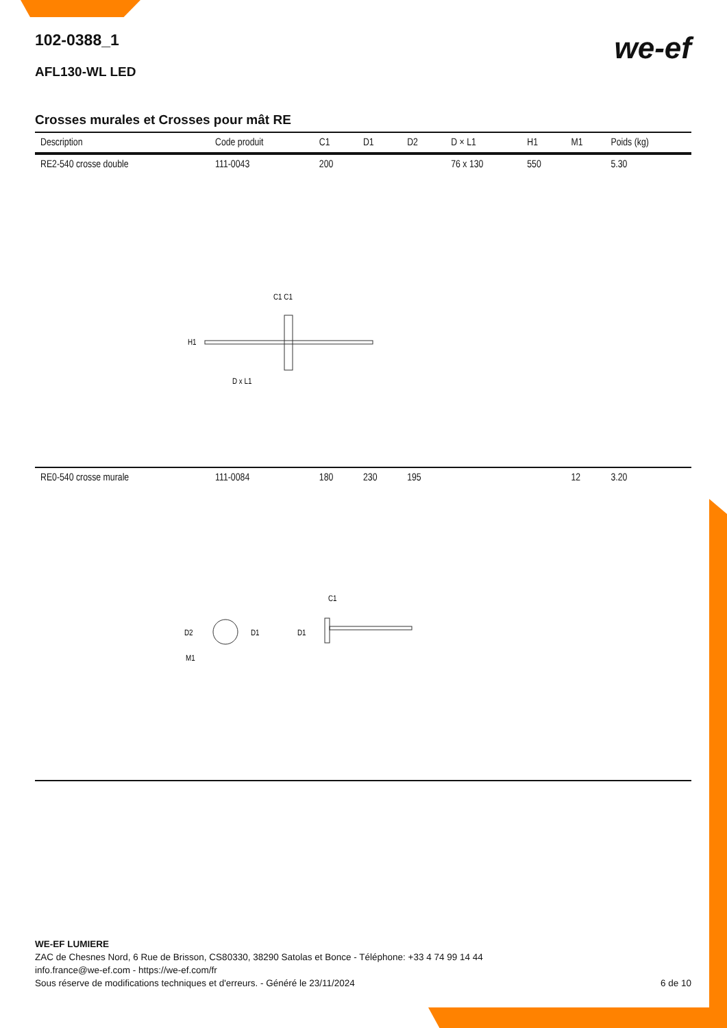we-ef
102-0388_1
AFL130-WL LED
Crosses murales et Crosses pour mât RE
| Description | Code produit | C1 | D1 | D2 | D × L1 | H1 | M1 | Poids (kg) |
| --- | --- | --- | --- | --- | --- | --- | --- | --- |
| RE2-540 crosse double | 111-0043 | 200 | | | 76 x 130 | 550 | | 5.30 |
| C1 C1 H1 D x L1 | | | | | | | | |
| RE0-540 crosse murale | 111-0084 | 180 | 230 | 195 | | | 12 | 3.20 |
| D2 D1 M1 D1 C1 | | | | | | | | |
WE-EF LUMIERE
ZAC de Chesnes Nord, 6 Rue de Brisson, CS80330, 38290 Satolas et Bonce - Téléphone: +33 4 74 99 14 44
info.france@we-ef.com - https://we-ef.com/fr
Sous réserve de modifications techniques et d'erreurs. - Généré le 23/11/2024 6 de 10